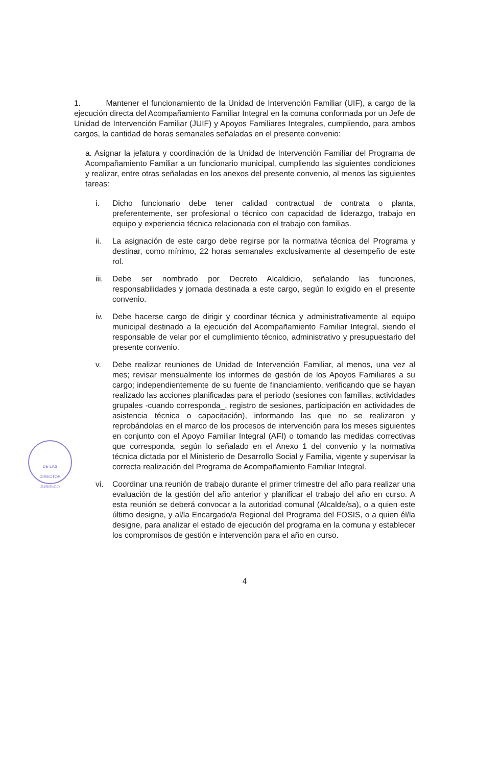1. Mantener el funcionamiento de la Unidad de Intervención Familiar (UIF), a cargo de la ejecución directa del Acompañamiento Familiar Integral en la comuna conformada por un Jefe de Unidad de Intervención Familiar (JUIF) y Apoyos Familiares Integrales, cumpliendo, para ambos cargos, la cantidad de horas semanales señaladas en el presente convenio:
a. Asignar la jefatura y coordinación de la Unidad de Intervención Familiar del Programa de Acompañamiento Familiar a un funcionario municipal, cumpliendo las siguientes condiciones y realizar, entre otras señaladas en los anexos del presente convenio, al menos las siguientes tareas:
i. Dicho funcionario debe tener calidad contractual de contrata o planta, preferentemente, ser profesional o técnico con capacidad de liderazgo, trabajo en equipo y experiencia técnica relacionada con el trabajo con familias.
ii. La asignación de este cargo debe regirse por la normativa técnica del Programa y destinar, como mínimo, 22 horas semanales exclusivamente al desempeño de este rol.
iii. Debe ser nombrado por Decreto Alcaldicio, señalando las funciones, responsabilidades y jornada destinada a este cargo, según lo exigido en el presente convenio.
iv. Debe hacerse cargo de dirigir y coordinar técnica y administrativamente al equipo municipal destinado a la ejecución del Acompañamiento Familiar Integral, siendo el responsable de velar por el cumplimiento técnico, administrativo y presupuestario del presente convenio.
v. Debe realizar reuniones de Unidad de Intervención Familiar, al menos, una vez al mes; revisar mensualmente los informes de gestión de los Apoyos Familiares a su cargo; independientemente de su fuente de financiamiento, verificando que se hayan realizado las acciones planificadas para el periodo (sesiones con familias, actividades grupales -cuando corresponda_, registro de sesiones, participación en actividades de asistencia técnica o capacitación), informando las que no se realizaron y reprobándolas en el marco de los procesos de intervención para los meses siguientes en conjunto con el Apoyo Familiar Integral (AFI) o tomando las medidas correctivas que corresponda, según lo señalado en el Anexo 1 del convenio y la normativa técnica dictada por el Ministerio de Desarrollo Social y Familia, vigente y supervisar la correcta realización del Programa de Acompañamiento Familiar Integral.
vi. Coordinar una reunión de trabajo durante el primer trimestre del año para realizar una evaluación de la gestión del año anterior y planificar el trabajo del año en curso. A esta reunión se deberá convocar a la autoridad comunal (Alcalde/sa), o a quien este último designe, y al/la Encargado/a Regional del Programa del FOSIS, o a quien él/la designe, para analizar el estado de ejecución del programa en la comuna y establecer los compromisos de gestión e intervención para el año en curso.
4
DE LAS
DIRECTOR
JURIDICO